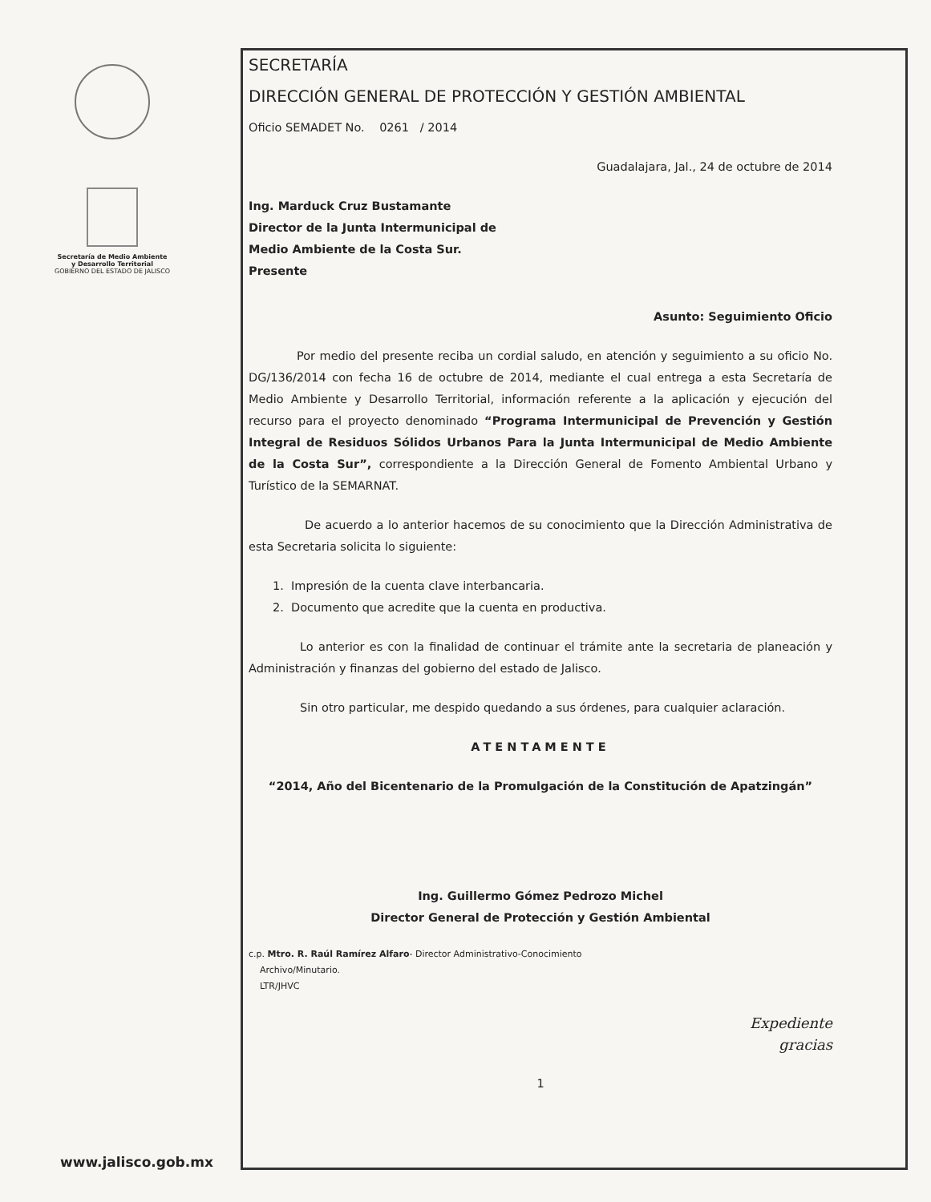Secretaría de Medio Ambiente
y Desarrollo Territorial
GOBIERNO DEL ESTADO DE JALISCO
www.jalisco.gob.mx
SECRETARÍA
DIRECCIÓN GENERAL DE PROTECCIÓN Y GESTIÓN AMBIENTAL
Oficio SEMADET No. 0261 / 2014
Guadalajara, Jal., 24 de octubre de 2014
Ing. Marduck Cruz Bustamante
Director de la Junta Intermunicipal de
Medio Ambiente de la Costa Sur.
Presente
Asunto: Seguimiento Oficio
Por medio del presente reciba un cordial saludo, en atención y seguimiento a su oficio No. DG/136/2014 con fecha 16 de octubre de 2014, mediante el cual entrega a esta Secretaría de Medio Ambiente y Desarrollo Territorial, información referente a la aplicación y ejecución del recurso para el proyecto denominado “Programa Intermunicipal de Prevención y Gestión Integral de Residuos Sólidos Urbanos Para la Junta Intermunicipal de Medio Ambiente de la Costa Sur”, correspondiente a la Dirección General de Fomento Ambiental Urbano y Turístico de la SEMARNAT.
De acuerdo a lo anterior hacemos de su conocimiento que la Dirección Administrativa de esta Secretaria solicita lo siguiente:
1. Impresión de la cuenta clave interbancaria.
2. Documento que acredite que la cuenta en productiva.
Lo anterior es con la finalidad de continuar el trámite ante la secretaria de planeación y Administración y finanzas del gobierno del estado de Jalisco.
Sin otro particular, me despido quedando a sus órdenes, para cualquier aclaración.
ATENTAMENTE
“2014, Año del Bicentenario de la Promulgación de la Constitución de Apatzingán”
Ing. Guillermo Gómez Pedrozo Michel
Director General de Protección y Gestión Ambiental
c.p. Mtro. R. Raúl Ramírez Alfaro- Director Administrativo-Conocimiento
Archivo/Minutario.
LTR/JHVC
Expediente
gracias
1